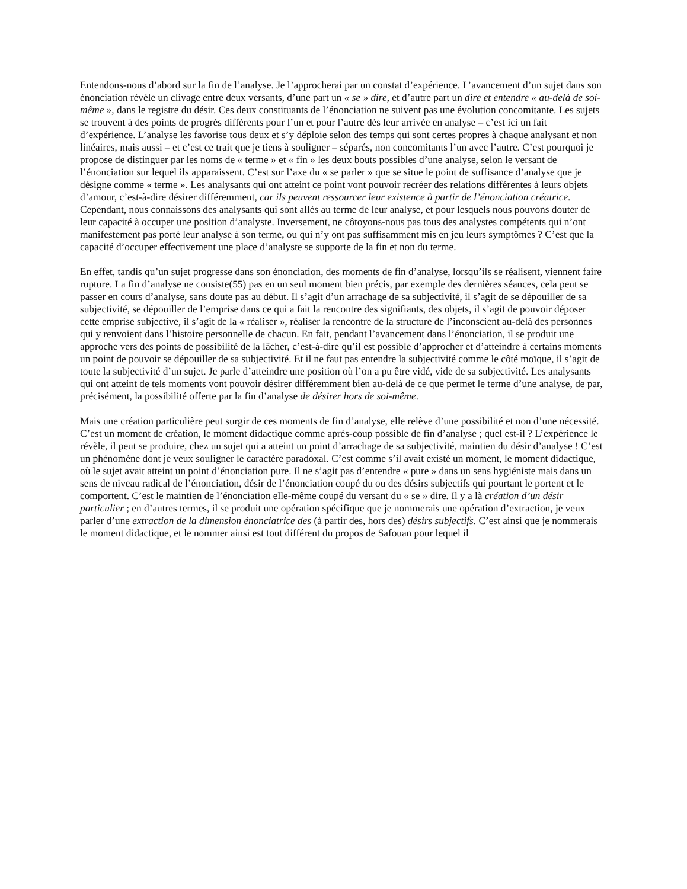Entendons-nous d’abord sur la fin de l’analyse. Je l’approcherai par un constat d’expérience. L’avancement d’un sujet dans son énonciation révèle un clivage entre deux versants, d’une part un « se » dire, et d’autre part un dire et entendre « au-delà de soi-même », dans le registre du désir. Ces deux constituants de l’énonciation ne suivent pas une évolution concomitante. Les sujets se trouvent à des points de progrès différents pour l’un et pour l’autre dès leur arrivée en analyse – c’est ici un fait d’expérience. L’analyse les favorise tous deux et s’y déploie selon des temps qui sont certes propres à chaque analysant et non linéaires, mais aussi – et c’est ce trait que je tiens à souligner – séparés, non concomitants l’un avec l’autre. C’est pourquoi je propose de distinguer par les noms de « terme » et « fin » les deux bouts possibles d’une analyse, selon le versant de l’énonciation sur lequel ils apparaissent. C’est sur l’axe du « se parler » que se situe le point de suffisance d’analyse que je désigne comme « terme ». Les analysants qui ont atteint ce point vont pouvoir recréer des relations différentes à leurs objets d’amour, c’est-à-dire désirer différemment, car ils peuvent ressourcer leur existence à partir de l’énonciation créatrice. Cependant, nous connaissons des analysants qui sont allés au terme de leur analyse, et pour lesquels nous pouvons douter de leur capacité à occuper une position d’analyste. Inversement, ne côtoyons-nous pas tous des analystes compétents qui n’ont manifestement pas porté leur analyse à son terme, ou qui n’y ont pas suffisamment mis en jeu leurs symptômes ? C’est que la capacité d’occuper effectivement une place d’analyste se supporte de la fin et non du terme.
En effet, tandis qu’un sujet progresse dans son énonciation, des moments de fin d’analyse, lorsqu’ils se réalisent, viennent faire rupture. La fin d’analyse ne consiste(55) pas en un seul moment bien précis, par exemple des dernières séances, cela peut se passer en cours d’analyse, sans doute pas au début. Il s’agit d’un arrachage de sa subjectivité, il s’agit de se dépouiller de sa subjectivité, se dépouiller de l’emprise dans ce qui a fait la rencontre des signifiants, des objets, il s’agit de pouvoir déposer cette emprise subjective, il s’agit de la « réaliser », réaliser la rencontre de la structure de l’inconscient au-delà des personnes qui y renvoient dans l’histoire personnelle de chacun. En fait, pendant l’avancement dans l’énonciation, il se produit une approche vers des points de possibilité de la lâcher, c’est-à-dire qu’il est possible d’approcher et d’atteindre à certains moments un point de pouvoir se dépouiller de sa subjectivité. Et il ne faut pas entendre la subjectivité comme le côté moïque, il s’agit de toute la subjectivité d’un sujet. Je parle d’atteindre une position où l’on a pu être vidé, vide de sa subjectivité. Les analysants qui ont atteint de tels moments vont pouvoir désirer différemment bien au-delà de ce que permet le terme d’une analyse, de par, précisément, la possibilité offerte par la fin d’analyse de désirer hors de soi-même.
Mais une création particulière peut surgir de ces moments de fin d’analyse, elle relève d’une possibilité et non d’une nécessité. C’est un moment de création, le moment didactique comme après-coup possible de fin d’analyse ; quel est-il ? L’expérience le révèle, il peut se produire, chez un sujet qui a atteint un point d’arrachage de sa subjectivité, maintien du désir d’analyse ! C’est un phénomène dont je veux souligner le caractère paradoxal. C’est comme s’il avait existé un moment, le moment didactique, où le sujet avait atteint un point d’énonciation pure. Il ne s’agit pas d’entendre « pure » dans un sens hygiéniste mais dans un sens de niveau radical de l’énonciation, désir de l’énonciation coupé du ou des désirs subjectifs qui pourtant le portent et le comportent. C’est le maintien de l’énonciation elle-même coupé du versant du « se » dire. Il y a là création d’un désir particulier ; en d’autres termes, il se produit une opération spécifique que je nommerais une opération d’extraction, je veux parler d’une extraction de la dimension énonciatrice des (à partir des, hors des) désirs subjectifs. C’est ainsi que je nommerais le moment didactique, et le nommer ainsi est tout différent du propos de Safouan pour lequel il